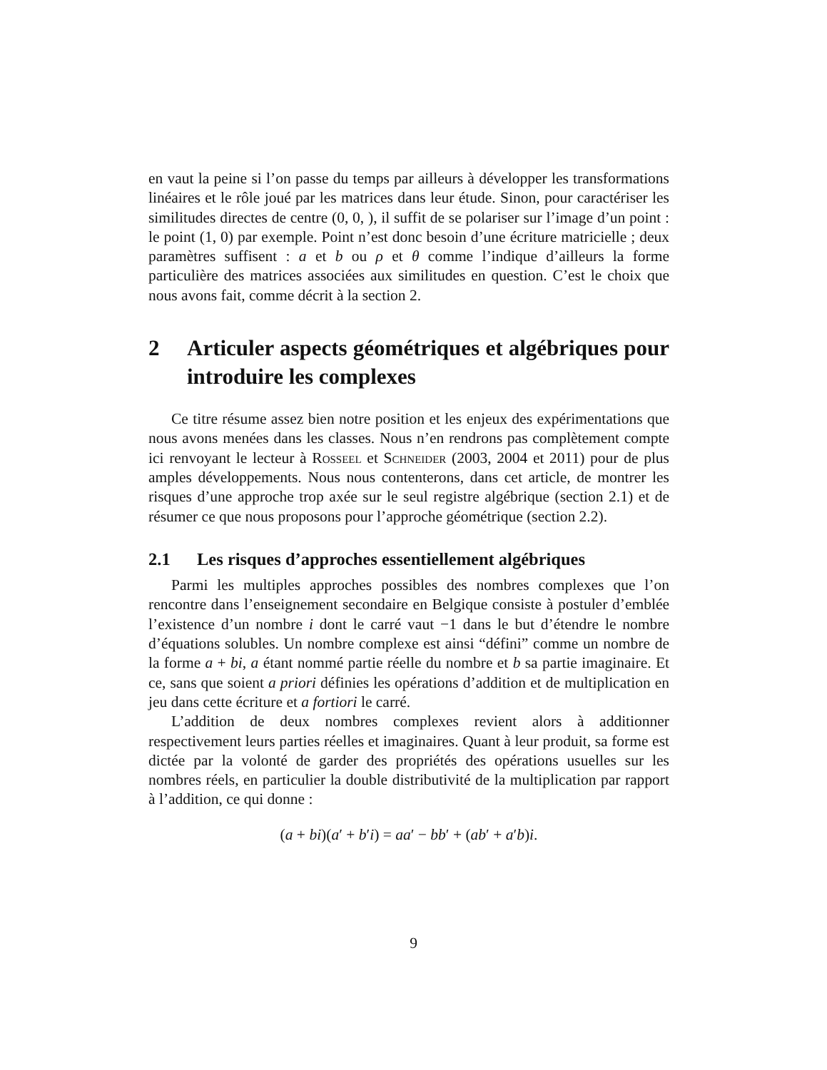en vaut la peine si l’on passe du temps par ailleurs à développer les transformations linéaires et le rôle joué par les matrices dans leur étude. Sinon, pour caractériser les similitudes directes de centre (0, 0, ), il suffit de se polariser sur l’image d’un point : le point (1, 0) par exemple. Point n’est donc besoin d’une écriture matricielle ; deux paramètres suffisent : a et b ou ρ et θ comme l’indique d’ailleurs la forme particulière des matrices associées aux similitudes en question. C’est le choix que nous avons fait, comme décrit à la section 2.
2 Articuler aspects géométriques et algébriques pour introduire les complexes
Ce titre résume assez bien notre position et les enjeux des expérimentations que nous avons menées dans les classes. Nous n’en rendrons pas complètement compte ici renvoyant le lecteur à Rosseel et Schneider (2003, 2004 et 2011) pour de plus amples développements. Nous nous contenterons, dans cet article, de montrer les risques d’une approche trop axée sur le seul registre algébrique (section 2.1) et de résumer ce que nous proposons pour l’approche géométrique (section 2.2).
2.1 Les risques d’approches essentiellement algébriques
Parmi les multiples approches possibles des nombres complexes que l’on rencontre dans l’enseignement secondaire en Belgique consiste à postuler d’emblée l’existence d’un nombre i dont le carré vaut −1 dans le but d’étendre le nombre d’équations solubles. Un nombre complexe est ainsi “défini” comme un nombre de la forme a + bi, a étant nommé partie réelle du nombre et b sa partie imaginaire. Et ce, sans que soient a priori définies les opérations d’addition et de multiplication en jeu dans cette écriture et a fortiori le carré.
L’addition de deux nombres complexes revient alors à additionner respectivement leurs parties réelles et imaginaires. Quant à leur produit, sa forme est dictée par la volonté de garder des propriétés des opérations usuelles sur les nombres réels, en particulier la double distributivité de la multiplication par rapport à l’addition, ce qui donne :
(a + bi)(a′ + b′i) = aa′ − bb′ + (ab′ + a′b)i.
9